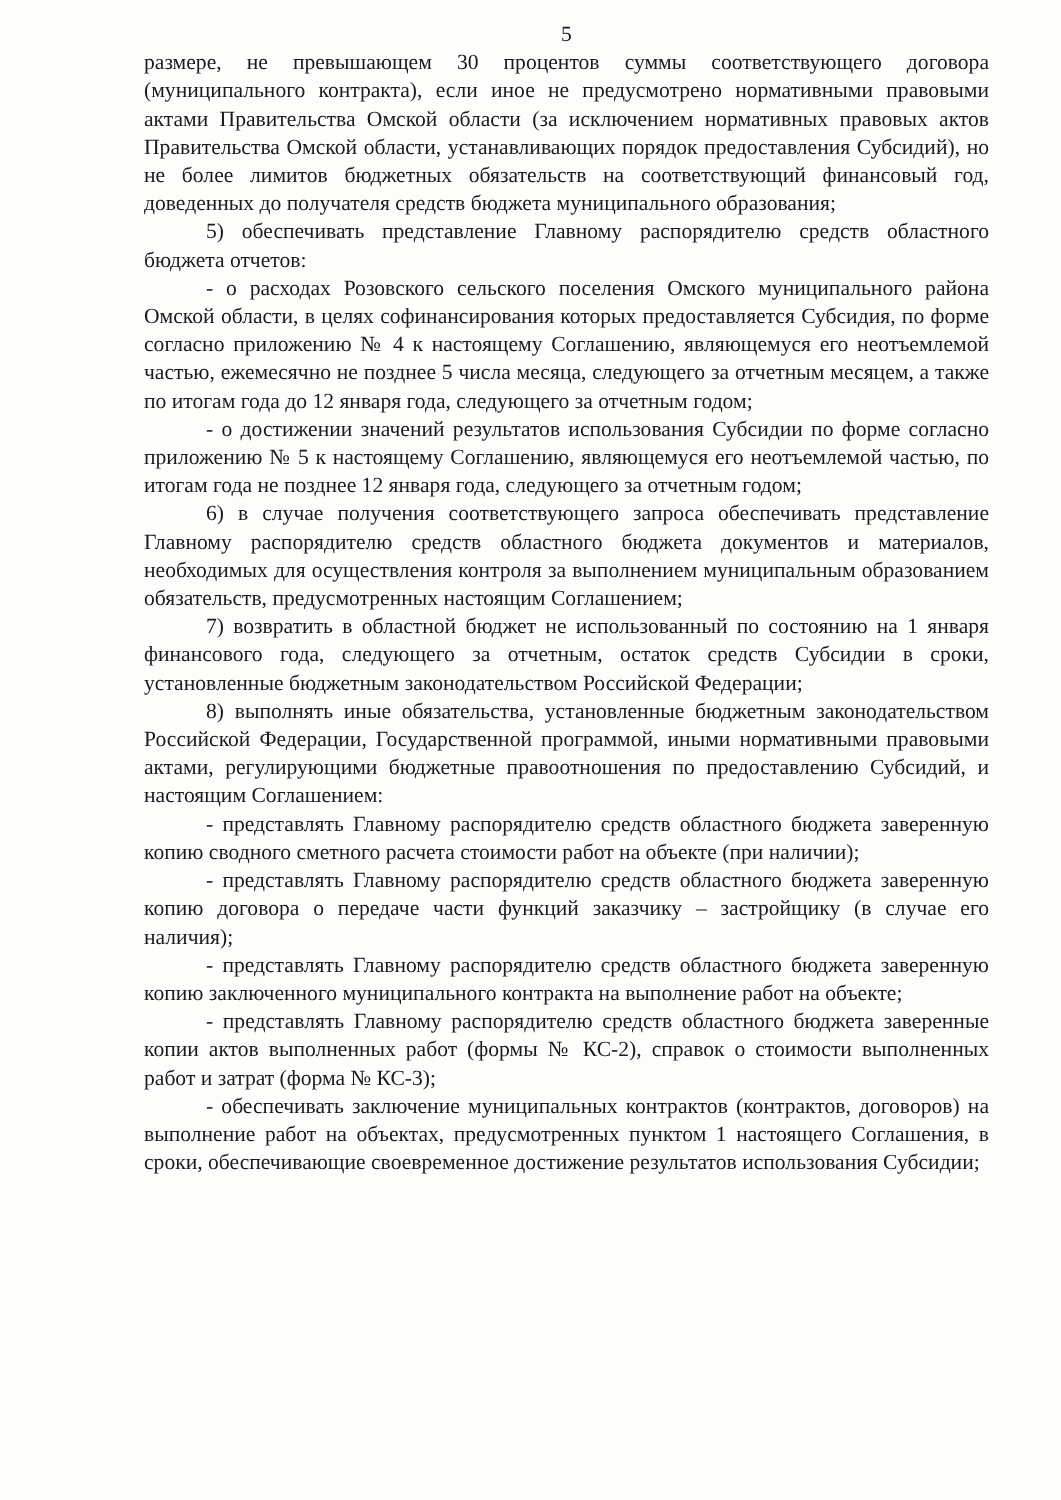5
размере, не превышающем 30 процентов суммы соответствующего договора (муниципального контракта), если иное не предусмотрено нормативными правовыми актами Правительства Омской области (за исключением нормативных правовых актов Правительства Омской области, устанавливающих порядок предоставления Субсидий), но не более лимитов бюджетных обязательств на соответствующий финансовый год, доведенных до получателя средств бюджета муниципального образования;
5) обеспечивать представление Главному распорядителю средств областного бюджета отчетов:
- о расходах Розовского сельского поселения Омского муниципального района Омской области, в целях софинансирования которых предоставляется Субсидия, по форме согласно приложению № 4 к настоящему Соглашению, являющемуся его неотъемлемой частью, ежемесячно не позднее 5 числа месяца, следующего за отчетным месяцем, а также по итогам года до 12 января года, следующего за отчетным годом;
- о достижении значений результатов использования Субсидии по форме согласно приложению № 5 к настоящему Соглашению, являющемуся его неотъемлемой частью, по итогам года не позднее 12 января года, следующего за отчетным годом;
6) в случае получения соответствующего запроса обеспечивать представление Главному распорядителю средств областного бюджета документов и материалов, необходимых для осуществления контроля за выполнением муниципальным образованием обязательств, предусмотренных настоящим Соглашением;
7) возвратить в областной бюджет не использованный по состоянию на 1 января финансового года, следующего за отчетным, остаток средств Субсидии в сроки, установленные бюджетным законодательством Российской Федерации;
8) выполнять иные обязательства, установленные бюджетным законодательством Российской Федерации, Государственной программой, иными нормативными правовыми актами, регулирующими бюджетные правоотношения по предоставлению Субсидий, и настоящим Соглашением:
- представлять Главному распорядителю средств областного бюджета заверенную копию сводного сметного расчета стоимости работ на объекте (при наличии);
- представлять Главному распорядителю средств областного бюджета заверенную копию договора о передаче части функций заказчику – застройщику (в случае его наличия);
- представлять Главному распорядителю средств областного бюджета заверенную копию заключенного муниципального контракта на выполнение работ на объекте;
- представлять Главному распорядителю средств областного бюджета заверенные копии актов выполненных работ (формы № КС-2), справок о стоимости выполненных работ и затрат (форма № КС-3);
- обеспечивать заключение муниципальных контрактов (контрактов, договоров) на выполнение работ на объектах, предусмотренных пунктом 1 настоящего Соглашения, в сроки, обеспечивающие своевременное достижение результатов использования Субсидии;